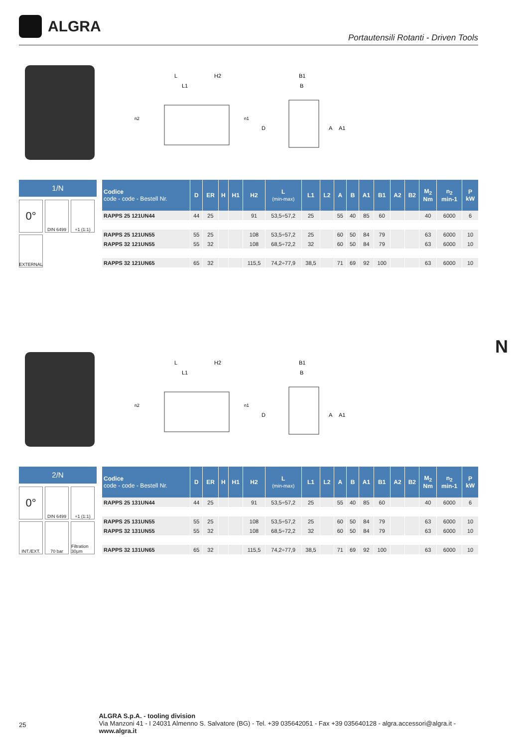ALGRA
Portautensili Rotanti - Driven Tools
L
H2
L1
n2
n1
B1
B
A
A1
D
1/N
0°
DIN 6499
+1 (1:1)
EXTERNAL
| Codice code - code - Bestell Nr. | D | ER | H | H1 | H2 | L (min-max) | L1 | L2 | A | B | A1 | B1 | A2 | B2 | M<sub>2</sub> Nm | n<sub>2</sub> min-1 | P kW |
| --- | --- | --- | --- | --- | --- | --- | --- | --- | --- | --- | --- | --- | --- | --- | --- | --- | --- |
| RAPPS 25 121UN44 | 44 | 25 | | | 91 | 53,5÷57,2 | 25 | | 55 | 40 | 85 | 60 | | | 40 | 6000 | 6 |
| RAPPS 25 121UN55 | 55 | 25 | | | 108 | 53,5÷57,2 | 25 | | 60 | 50 | 84 | 79 | | | 63 | 6000 | 10 |
| RAPPS 32 121UN55 | 55 | 32 | | | 108 | 68,5÷72,2 | 32 | | 60 | 50 | 84 | 79 | | | 63 | 6000 | 10 |
| RAPPS 32 121UN65 | 65 | 32 | | | 115,5 | 74,2÷77,9 | 38,5 | | 71 | 69 | 92 | 100 | | | 63 | 6000 | 10 |
N
L
H2
L1
n2
n1
B1
B
A
A1
D
2/N
0°
DIN 6499
+1 (1:1)
INT./EXT.
70 bar
Filtration 30μm
| Codice code - code - Bestell Nr. | D | ER | H | H1 | H2 | L (min-max) | L1 | L2 | A | B | A1 | B1 | A2 | B2 | M<sub>2</sub> Nm | n<sub>2</sub> min-1 | P kW |
| --- | --- | --- | --- | --- | --- | --- | --- | --- | --- | --- | --- | --- | --- | --- | --- | --- | --- |
| RAPPS 25 131UN44 | 44 | 25 | | | 91 | 53,5÷57,2 | 25 | | 55 | 40 | 85 | 60 | | | 40 | 6000 | 6 |
| RAPPS 25 131UN55 | 55 | 25 | | | 108 | 53,5÷57,2 | 25 | | 60 | 50 | 84 | 79 | | | 63 | 6000 | 10 |
| RAPPS 32 131UN55 | 55 | 32 | | | 108 | 68,5÷72,2 | 32 | | 60 | 50 | 84 | 79 | | | 63 | 6000 | 10 |
| RAPPS 32 131UN65 | 65 | 32 | | | 115,5 | 74,2÷77,9 | 38,5 | | 71 | 69 | 92 | 100 | | | 63 | 6000 | 10 |
25
ALGRA S.p.A. - tooling division
Via Manzoni 41 - I 24031 Almenno S. Salvatore (BG) - Tel. +39 035642051 - Fax +39 035640128 - algra.accessori@algra.it - www.algra.it